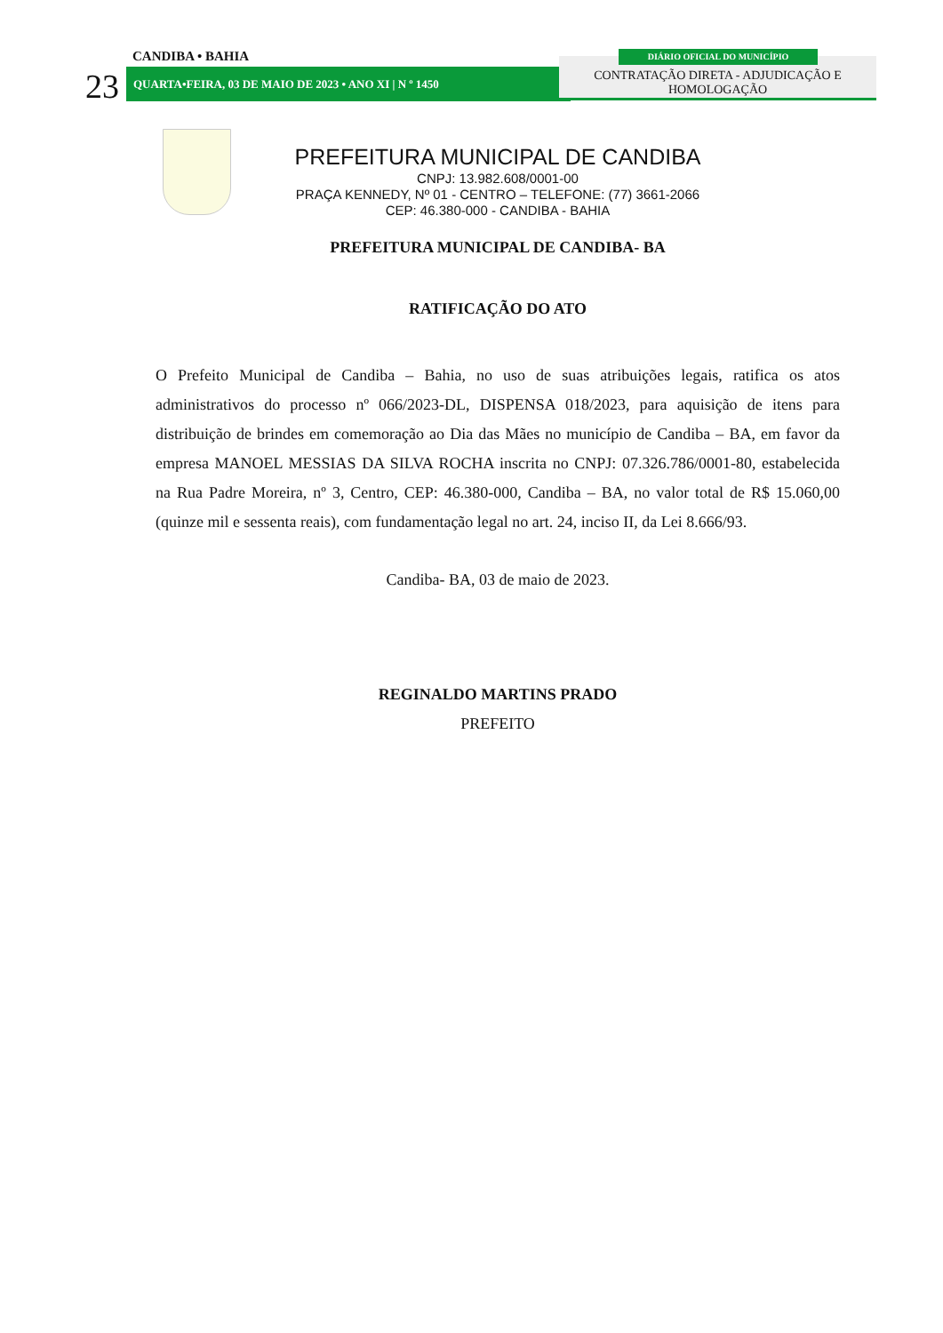CANDIBA • BAHIA
23 QUARTA•FEIRA, 03 DE MAIO DE 2023 • ANO XI | N º 1450
CONTRATAÇÃO DIRETA - ADJUDICAÇÃO E HOMOLOGAÇÃO
DIÁRIO OFICIAL DO MUNICÍPIO
PREFEITURA MUNICIPAL DE CANDIBA
CNPJ: 13.982.608/0001-00
PRAÇA KENNEDY, Nº 01 - CENTRO – TELEFONE: (77) 3661-2066
CEP: 46.380-000 - CANDIBA - BAHIA
PREFEITURA MUNICIPAL DE CANDIBA- BA
RATIFICAÇÃO DO ATO
O Prefeito Municipal de Candiba – Bahia, no uso de suas atribuições legais, ratifica os atos administrativos do processo nº 066/2023-DL, DISPENSA 018/2023, para aquisição de itens para distribuição de brindes em comemoração ao Dia das Mães no município de Candiba – BA, em favor da empresa MANOEL MESSIAS DA SILVA ROCHA inscrita no CNPJ: 07.326.786/0001-80, estabelecida na Rua Padre Moreira, nº 3, Centro, CEP: 46.380-000, Candiba – BA, no valor total de R$ 15.060,00 (quinze mil e sessenta reais), com fundamentação legal no art. 24, inciso II, da Lei 8.666/93.
Candiba- BA, 03 de maio de 2023.
REGINALDO MARTINS PRADO
PREFEITO